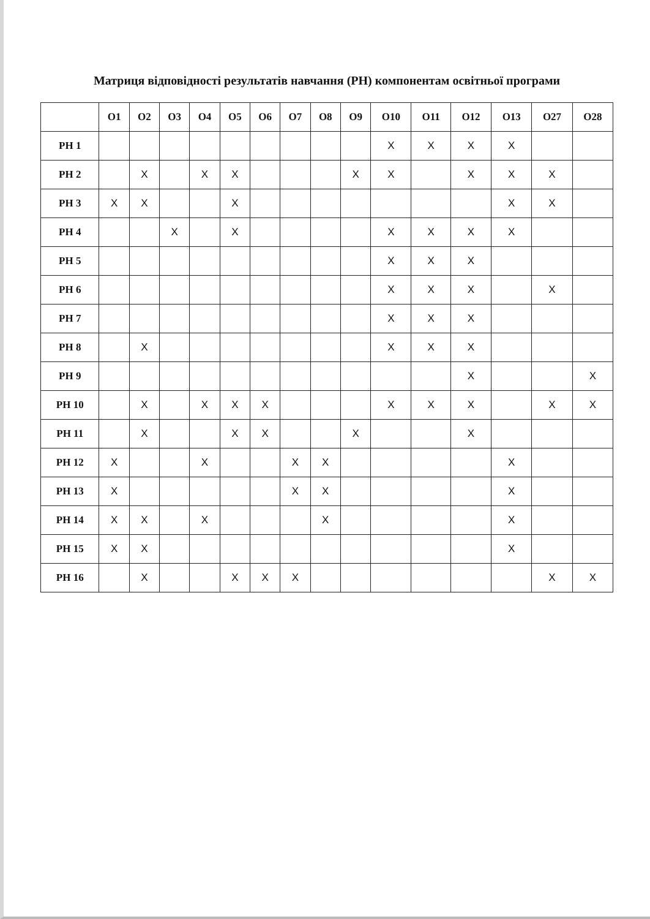Матриця відповідності результатів навчання (РН) компонентам освітньої програми
| | О1 | О2 | О3 | О4 | О5 | О6 | О7 | О8 | О9 | О10 | О11 | О12 | О13 | О27 | О28 |
| --- | --- | --- | --- | --- | --- | --- | --- | --- | --- | --- | --- | --- | --- | --- | --- |
| РН 1 | | | | | | | | | | X | X | X | X | | |
| РН 2 | | X | | X | X | | | | X | X | | X | X | X | |
| РН 3 | X | X | | | X | | | | | | | | X | X | |
| РН 4 | | | X | | X | | | | | X | X | X | X | | |
| РН 5 | | | | | | | | | | X | X | X | | | |
| РН 6 | | | | | | | | | | X | X | X | | X | |
| РН 7 | | | | | | | | | | X | X | X | | | |
| РН 8 | | X | | | | | | | | X | X | X | | | |
| РН 9 | | | | | | | | | | | | X | | | X |
| РН 10 | | X | | X | X | X | | | | X | X | X | | X | X |
| РН 11 | | X | | | X | X | | | X | | | X | | | |
| РН 12 | X | | | X | | | X | X | | | | | X | | |
| РН 13 | X | | | | | | X | X | | | | | X | | |
| РН 14 | X | X | | X | | | | X | | | | | X | | |
| РН 15 | X | X | | | | | | | | | | | X | | |
| РН 16 | | X | | | X | X | X | | | | | | | X | X |